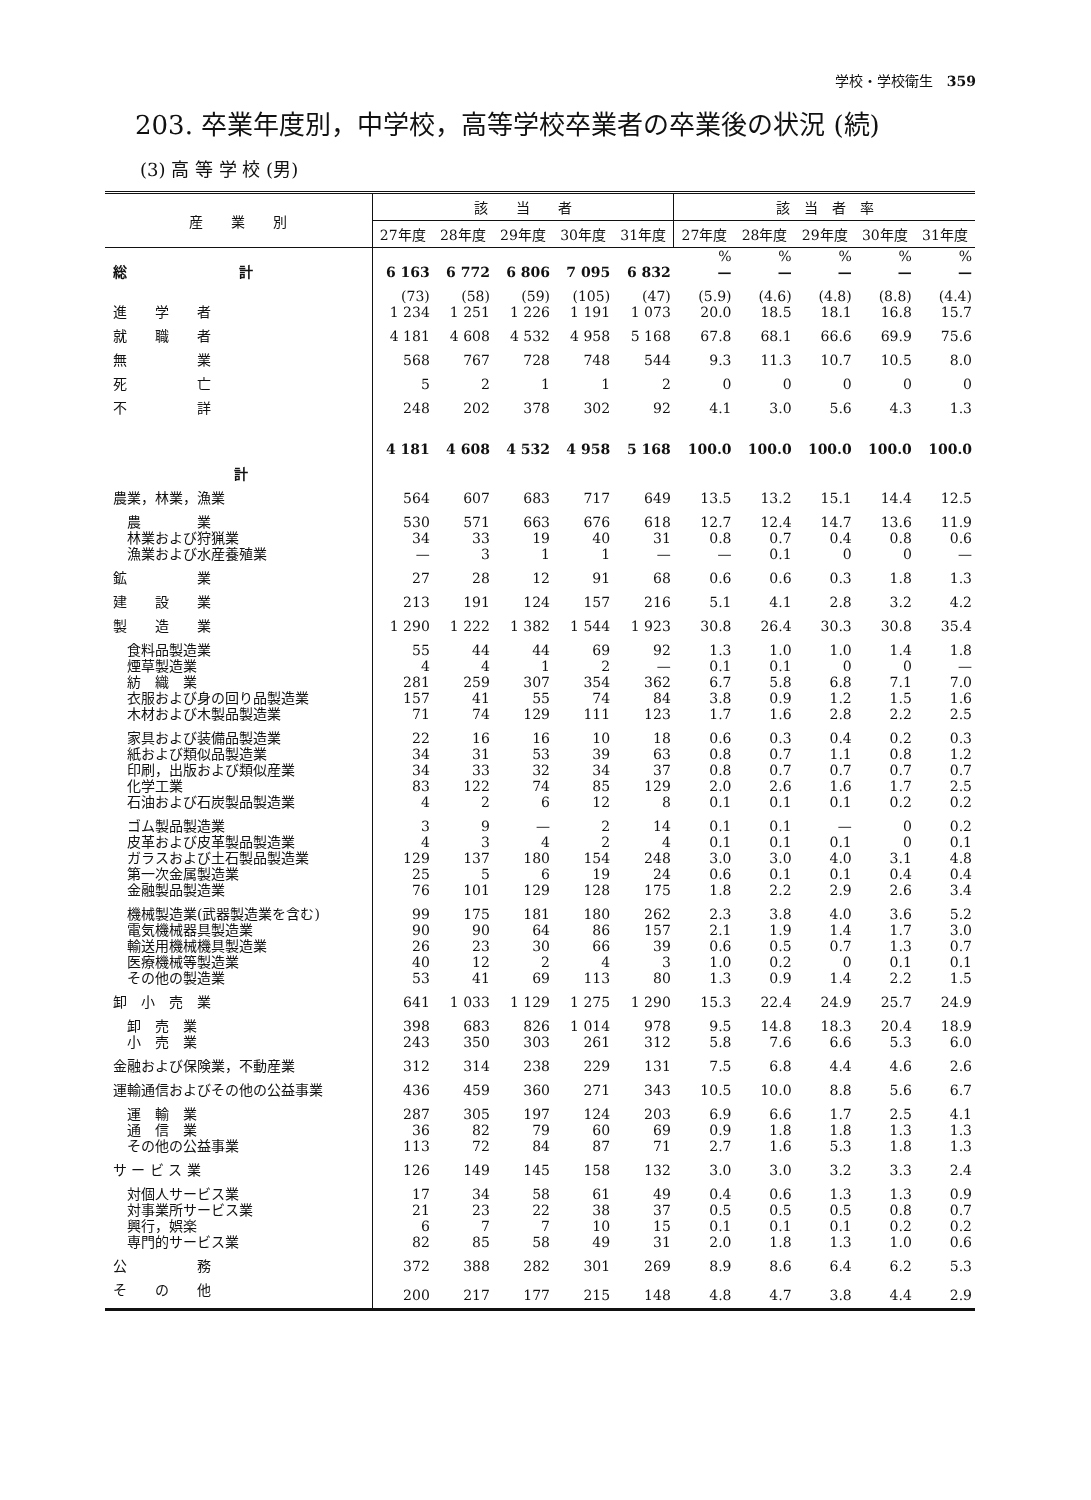学校・学校衛生　359
203. 卒業年度別，中学校，高等学校卒業者の卒業後の状況 (続)
(3) 高 等 学 校 (男)
| 産 業 別 | 該 当 者 | | | | | 該 当 者 率 | | | | |
| --- | --- | --- | --- | --- | --- | --- | --- | --- | --- | --- |
| | 27年度 | 28年度 | 29年度 | 30年度 | 31年度 | 27年度 | 28年度 | 29年度 | 30年度 | 31年度 |
| | | | | | | % | % | % | % | % |
| 総 計 | 6 163 | 6 772 | 6 806 | 7 095 | 6 832 | — | — | — | — | — |
| | (73) | (58) | (59) | (105) | (47) | (5.9) | (4.6) | (4.8) | (8.8) | (4.4) |
| 進 学 者 | 1 234 | 1 251 | 1 226 | 1 191 | 1 073 | 20.0 | 18.5 | 18.1 | 16.8 | 15.7 |
| 就 職 者 | 4 181 | 4 608 | 4 532 | 4 958 | 5 168 | 67.8 | 68.1 | 66.6 | 69.9 | 75.6 |
| 無 業 | 568 | 767 | 728 | 748 | 544 | 9.3 | 11.3 | 10.7 | 10.5 | 8.0 |
| 死 亡 | 5 | 2 | 1 | 1 | 2 | 0 | 0 | 0 | 0 | 0 |
| 不 詳 | 248 | 202 | 378 | 302 | 92 | 4.1 | 3.0 | 5.6 | 4.3 | 1.3 |
| 計 | 4 181 | 4 608 | 4 532 | 4 958 | 5 168 | 100.0 | 100.0 | 100.0 | 100.0 | 100.0 |
| 農業，林業，漁業 | 564 | 607 | 683 | 717 | 649 | 13.5 | 13.2 | 15.1 | 14.4 | 12.5 |
| 農 業 | 530 | 571 | 663 | 676 | 618 | 12.7 | 12.4 | 14.7 | 13.6 | 11.9 |
| 林業および狩猟業 | 34 | 33 | 19 | 40 | 31 | 0.8 | 0.7 | 0.4 | 0.8 | 0.6 |
| 漁業および水産養殖業 | — | 3 | 1 | 1 | — | — | 0.1 | 0 | 0 | — |
| 鉱 業 | 27 | 28 | 12 | 91 | 68 | 0.6 | 0.6 | 0.3 | 1.8 | 1.3 |
| 建 設 業 | 213 | 191 | 124 | 157 | 216 | 5.1 | 4.1 | 2.8 | 3.2 | 4.2 |
| 製 造 業 | 1 290 | 1 222 | 1 382 | 1 544 | 1 923 | 30.8 | 26.4 | 30.3 | 30.8 | 35.4 |
| 食料品製造業 | 55 | 44 | 44 | 69 | 92 | 1.3 | 1.0 | 1.0 | 1.4 | 1.8 |
| 煙草製造業 | 4 | 4 | 1 | 2 | — | 0.1 | 0.1 | 0 | 0 | — |
| 紡 織 業 | 281 | 259 | 307 | 354 | 362 | 6.7 | 5.8 | 6.8 | 7.1 | 7.0 |
| 衣服および身の回り品製造業 | 157 | 41 | 55 | 74 | 84 | 3.8 | 0.9 | 1.2 | 1.5 | 1.6 |
| 木材および木製品製造業 | 71 | 74 | 129 | 111 | 123 | 1.7 | 1.6 | 2.8 | 2.2 | 2.5 |
| 家具および装備品製造業 | 22 | 16 | 16 | 10 | 18 | 0.6 | 0.3 | 0.4 | 0.2 | 0.3 |
| 紙および類似品製造業 | 34 | 31 | 53 | 39 | 63 | 0.8 | 0.7 | 1.1 | 0.8 | 1.2 |
| 印刷，出版および類似産業 | 34 | 33 | 32 | 34 | 37 | 0.8 | 0.7 | 0.7 | 0.7 | 0.7 |
| 化学工業 | 83 | 122 | 74 | 85 | 129 | 2.0 | 2.6 | 1.6 | 1.7 | 2.5 |
| 石油および石炭製品製造業 | 4 | 2 | 6 | 12 | 8 | 0.1 | 0.1 | 0.1 | 0.2 | 0.2 |
| ゴム製品製造業 | 3 | 9 | — | 2 | 14 | 0.1 | 0.1 | — | 0 | 0.2 |
| 皮革および皮革製品製造業 | 4 | 3 | 4 | 2 | 4 | 0.1 | 0.1 | 0.1 | 0 | 0.1 |
| ガラスおよび土石製品製造業 | 129 | 137 | 180 | 154 | 248 | 3.0 | 3.0 | 4.0 | 3.1 | 4.8 |
| 第一次金属製造業 | 25 | 5 | 6 | 19 | 24 | 0.6 | 0.1 | 0.1 | 0.4 | 0.4 |
| 金融製品製造業 | 76 | 101 | 129 | 128 | 175 | 1.8 | 2.2 | 2.9 | 2.6 | 3.4 |
| 機械製造業(武器製造業を含む) | 99 | 175 | 181 | 180 | 262 | 2.3 | 3.8 | 4.0 | 3.6 | 5.2 |
| 電気機械器具製造業 | 90 | 90 | 64 | 86 | 157 | 2.1 | 1.9 | 1.4 | 1.7 | 3.0 |
| 輸送用機械機具製造業 | 26 | 23 | 30 | 66 | 39 | 0.6 | 0.5 | 0.7 | 1.3 | 0.7 |
| 医療機械等製造業 | 40 | 12 | 2 | 4 | 3 | 1.0 | 0.2 | 0 | 0.1 | 0.1 |
| その他の製造業 | 53 | 41 | 69 | 113 | 80 | 1.3 | 0.9 | 1.4 | 2.2 | 1.5 |
| 卸 小 売 業 | 641 | 1 033 | 1 129 | 1 275 | 1 290 | 15.3 | 22.4 | 24.9 | 25.7 | 24.9 |
| 卸 売 業 | 398 | 683 | 826 | 1 014 | 978 | 9.5 | 14.8 | 18.3 | 20.4 | 18.9 |
| 小 売 業 | 243 | 350 | 303 | 261 | 312 | 5.8 | 7.6 | 6.6 | 5.3 | 6.0 |
| 金融および保険業，不動産業 | 312 | 314 | 238 | 229 | 131 | 7.5 | 6.8 | 4.4 | 4.6 | 2.6 |
| 運輸通信およびその他の公益事業 | 436 | 459 | 360 | 271 | 343 | 10.5 | 10.0 | 8.8 | 5.6 | 6.7 |
| 運 輸 業 | 287 | 305 | 197 | 124 | 203 | 6.9 | 6.6 | 1.7 | 2.5 | 4.1 |
| 通 信 業 | 36 | 82 | 79 | 60 | 69 | 0.9 | 1.8 | 1.8 | 1.3 | 1.3 |
| その他の公益事業 | 113 | 72 | 84 | 87 | 71 | 2.7 | 1.6 | 5.3 | 1.8 | 1.3 |
| サ ー ビ ス 業 | 126 | 149 | 145 | 158 | 132 | 3.0 | 3.0 | 3.2 | 3.3 | 2.4 |
| 対個人サービス業 | 17 | 34 | 58 | 61 | 49 | 0.4 | 0.6 | 1.3 | 1.3 | 0.9 |
| 対事業所サービス業 | 21 | 23 | 22 | 38 | 37 | 0.5 | 0.5 | 0.5 | 0.8 | 0.7 |
| 興行，娯楽 | 6 | 7 | 7 | 10 | 15 | 0.1 | 0.1 | 0.1 | 0.2 | 0.2 |
| 専門的サービス業 | 82 | 85 | 58 | 49 | 31 | 2.0 | 1.8 | 1.3 | 1.0 | 0.6 |
| 公 務 | 372 | 388 | 282 | 301 | 269 | 8.9 | 8.6 | 6.4 | 6.2 | 5.3 |
| そ の 他 | 200 | 217 | 177 | 215 | 148 | 4.8 | 4.7 | 3.8 | 4.4 | 2.9 |